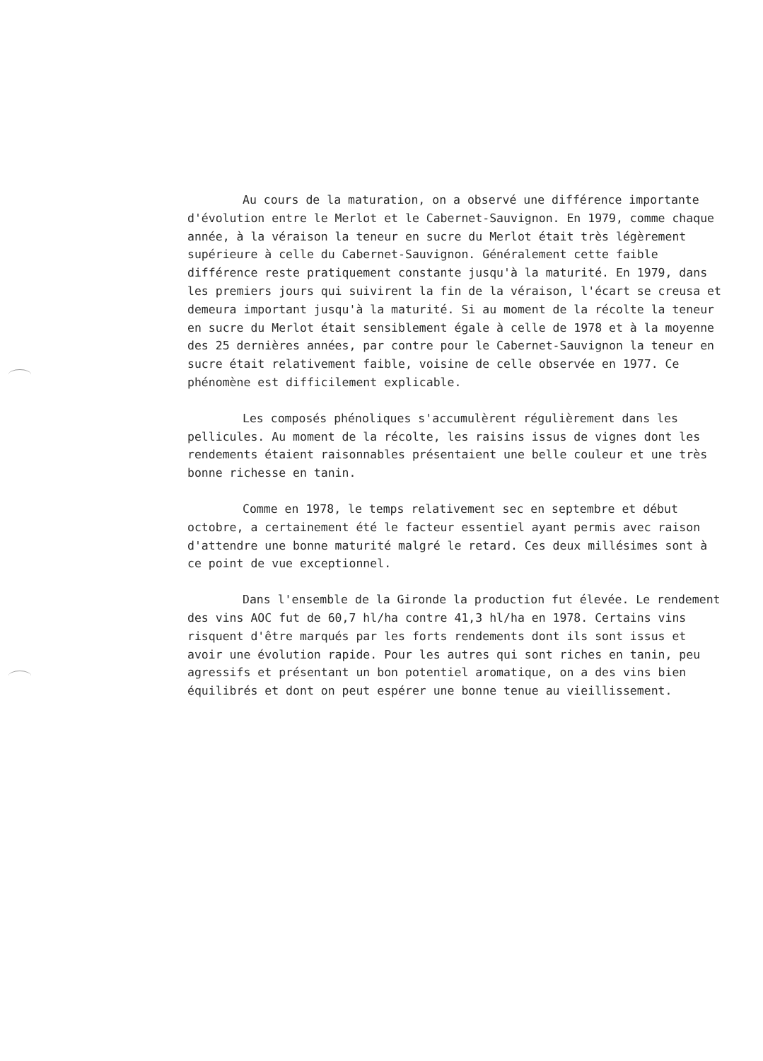Au cours de la maturation, on a observé une différence importante d'évolution entre le Merlot et le Cabernet-Sauvignon. En 1979, comme chaque année, à la véraison la teneur en sucre du Merlot était très légèrement supérieure à celle du Cabernet-Sauvignon. Généralement cette faible différence reste pratiquement constante jusqu'à la maturité. En 1979, dans les premiers jours qui suivirent la fin de la véraison, l'écart se creusa et demeura important jusqu'à la maturité. Si au moment de la récolte la teneur en sucre du Merlot était sensiblement égale à celle de 1978 et à la moyenne des 25 dernières années, par contre pour le Cabernet-Sauvignon la teneur en sucre était relativement faible, voisine de celle observée en 1977. Ce phénomène est difficilement explicable.
Les composés phénoliques s'accumulèrent régulièrement dans les pellicules. Au moment de la récolte, les raisins issus de vignes dont les rendements étaient raisonnables présentaient une belle couleur et une très bonne richesse en tanin.
Comme en 1978, le temps relativement sec en septembre et début octobre, a certainement été le facteur essentiel ayant permis avec raison d'attendre une bonne maturité malgré le retard. Ces deux millésimes sont à ce point de vue exceptionnel.
Dans l'ensemble de la Gironde la production fut élevée. Le rendement des vins AOC fut de 60,7 hl/ha contre 41,3 hl/ha en 1978. Certains vins risquent d'être marqués par les forts rendements dont ils sont issus et avoir une évolution rapide. Pour les autres qui sont riches en tanin, peu agressifs et présentant un bon potentiel aromatique, on a des vins bien équilibrés et dont on peut espérer une bonne tenue au vieillissement.